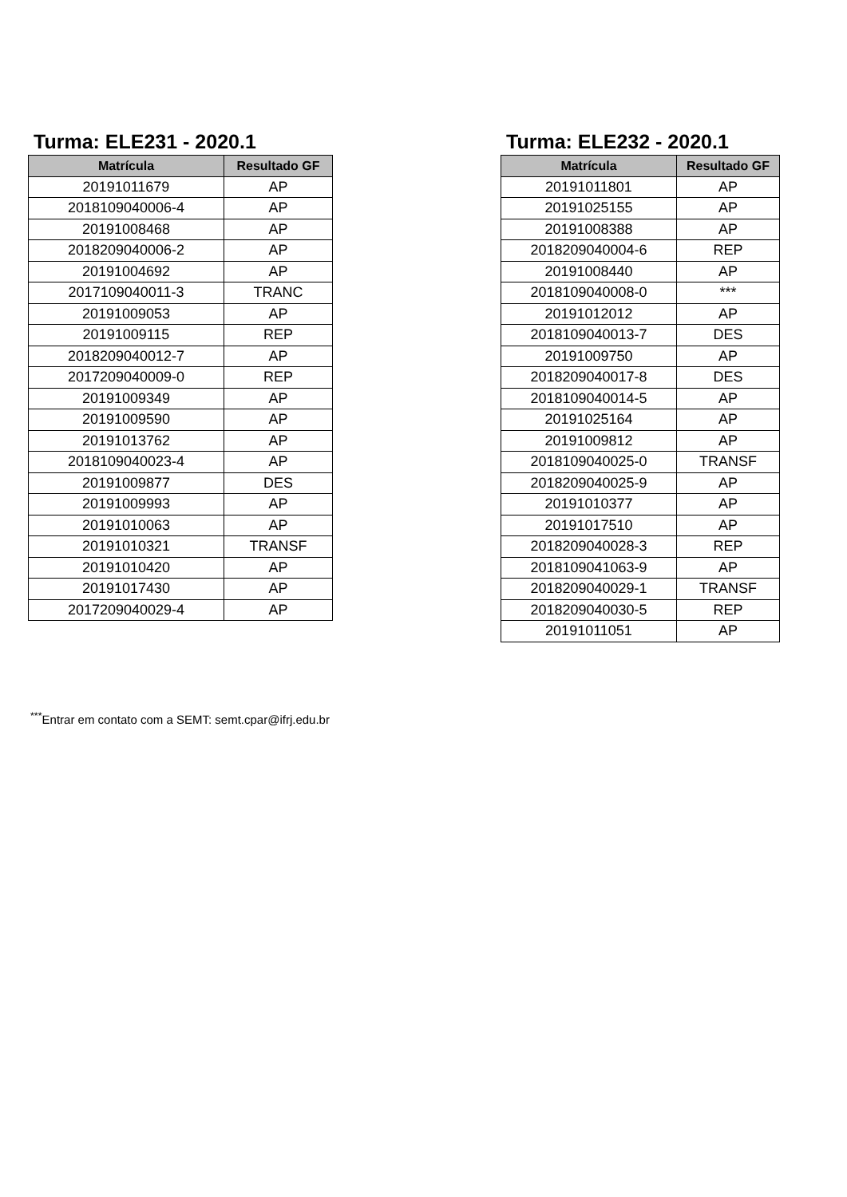Turma: ELE231 - 2020.1
| Matrícula | Resultado GF |
| --- | --- |
| 20191011679 | AP |
| 2018109040006-4 | AP |
| 20191008468 | AP |
| 2018209040006-2 | AP |
| 20191004692 | AP |
| 2017109040011-3 | TRANC |
| 20191009053 | AP |
| 20191009115 | REP |
| 2018209040012-7 | AP |
| 2017209040009-0 | REP |
| 20191009349 | AP |
| 20191009590 | AP |
| 20191013762 | AP |
| 2018109040023-4 | AP |
| 20191009877 | DES |
| 20191009993 | AP |
| 20191010063 | AP |
| 20191010321 | TRANSF |
| 20191010420 | AP |
| 20191017430 | AP |
| 2017209040029-4 | AP |
Turma: ELE232 - 2020.1
| Matrícula | Resultado GF |
| --- | --- |
| 20191011801 | AP |
| 20191025155 | AP |
| 20191008388 | AP |
| 2018209040004-6 | REP |
| 20191008440 | AP |
| 2018109040008-0 | *** |
| 20191012012 | AP |
| 2018109040013-7 | DES |
| 20191009750 | AP |
| 2018209040017-8 | DES |
| 2018109040014-5 | AP |
| 20191025164 | AP |
| 20191009812 | AP |
| 2018109040025-0 | TRANSF |
| 2018209040025-9 | AP |
| 20191010377 | AP |
| 20191017510 | AP |
| 2018209040028-3 | REP |
| 2018109041063-9 | AP |
| 2018209040029-1 | TRANSF |
| 2018209040030-5 | REP |
| 20191011051 | AP |
<sup>***</sup> Entrar em contato com a SEMT: semt.cpar@ifrj.edu.br